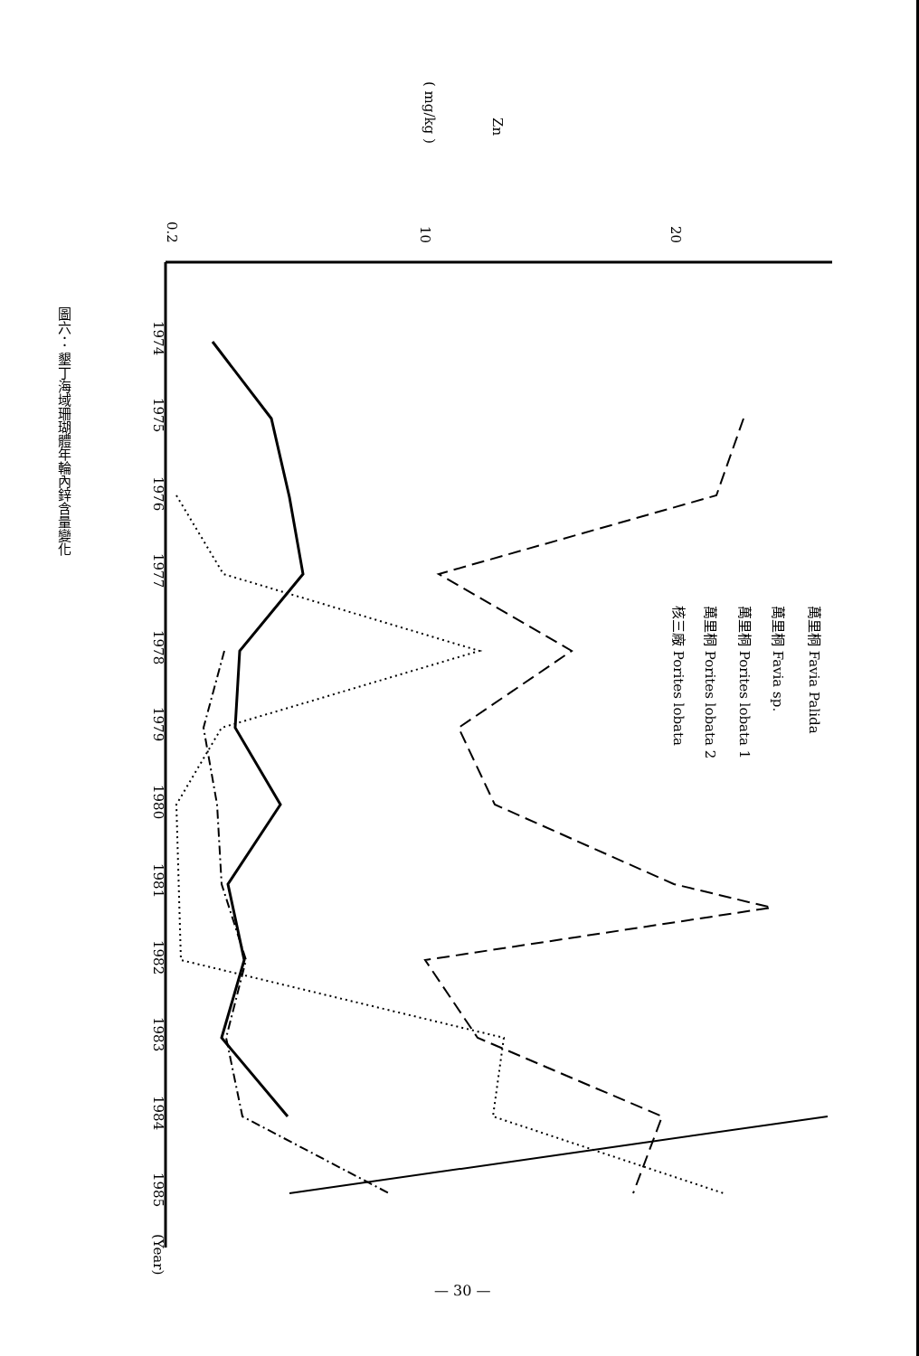0.2
10
20
Zn
( mg/kg )
1974
1975
1976
1977
1978
1979
1980
1981
1982
1983
1984
1985
(Year)
萬里桐 Favia Palida
萬里桐 Favia sp.
萬里桐 Porites lobata 1
萬里桐 Porites lobata 2
核三廠 Porites lobata
圖六： 墾丁海域珊瑚體年輪內鋅含量變化
— 30 —